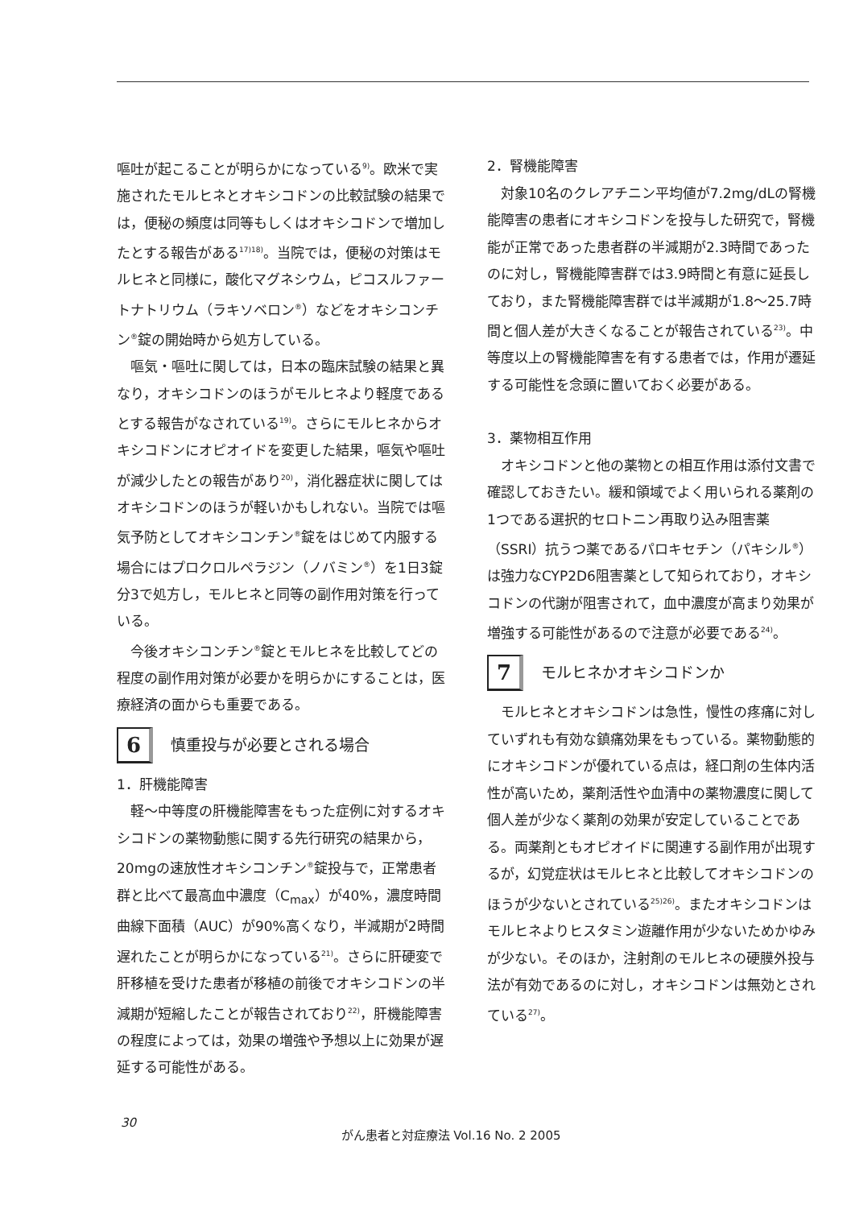嘔吐が起こることが明らかになっている<sup>9)</sup>。欧米で実施されたモルヒネとオキシコドンの比較試験の結果では，便秘の頻度は同等もしくはオキシコドンで増加したとする報告がある<sup>17)18)</sup>。当院では，便秘の対策はモルヒネと同様に，酸化マグネシウム，ピコスルファートナトリウム（ラキソベロン<sup>®</sup>）などをオキシコンチン<sup>®</sup>錠の開始時から処方している。
嘔気・嘔吐に関しては，日本の臨床試験の結果と異なり，オキシコドンのほうがモルヒネより軽度であるとする報告がなされている<sup>19)</sup>。さらにモルヒネからオキシコドンにオピオイドを変更した結果，嘔気や嘔吐が減少したとの報告があり<sup>20)</sup>，消化器症状に関してはオキシコドンのほうが軽いかもしれない。当院では嘔気予防としてオキシコンチン<sup>®</sup>錠をはじめて内服する場合にはプロクロルペラジン（ノバミン<sup>®</sup>）を1日3錠分3で処方し，モルヒネと同等の副作用対策を行っている。
今後オキシコンチン<sup>®</sup>錠とモルヒネを比較してどの程度の副作用対策が必要かを明らかにすることは，医療経済の面からも重要である。
6
慎重投与が必要とされる場合
1．肝機能障害
軽～中等度の肝機能障害をもった症例に対するオキシコドンの薬物動態に関する先行研究の結果から，20mgの速放性オキシコンチン<sup>®</sup>錠投与で，正常患者群と比べて最高血中濃度（C<sub>max</sub>）が40%，濃度時間曲線下面積（AUC）が90%高くなり，半減期が2時間遅れたことが明らかになっている<sup>21)</sup>。さらに肝硬変で肝移植を受けた患者が移植の前後でオキシコドンの半減期が短縮したことが報告されており<sup>22)</sup>，肝機能障害の程度によっては，効果の増強や予想以上に効果が遅延する可能性がある。
2．腎機能障害
対象10名のクレアチニン平均値が7.2mg/dLの腎機能障害の患者にオキシコドンを投与した研究で，腎機能が正常であった患者群の半減期が2.3時間であったのに対し，腎機能障害群では3.9時間と有意に延長しており，また腎機能障害群では半減期が1.8～25.7時間と個人差が大きくなることが報告されている<sup>23)</sup>。中等度以上の腎機能障害を有する患者では，作用が遷延する可能性を念頭に置いておく必要がある。
3．薬物相互作用
オキシコドンと他の薬物との相互作用は添付文書で確認しておきたい。緩和領域でよく用いられる薬剤の1つである選択的セロトニン再取り込み阻害薬（SSRI）抗うつ薬であるパロキセチン（パキシル<sup>®</sup>）は強力なCYP2D6阻害薬として知られており，オキシコドンの代謝が阻害されて，血中濃度が高まり効果が増強する可能性があるので注意が必要である<sup>24)</sup>。
7
モルヒネかオキシコドンか
モルヒネとオキシコドンは急性，慢性の疼痛に対していずれも有効な鎮痛効果をもっている。薬物動態的にオキシコドンが優れている点は，経口剤の生体内活性が高いため，薬剤活性や血清中の薬物濃度に関して個人差が少なく薬剤の効果が安定していることである。両薬剤ともオピオイドに関連する副作用が出現するが，幻覚症状はモルヒネと比較してオキシコドンのほうが少ないとされている<sup>25)26)</sup>。またオキシコドンはモルヒネよりヒスタミン遊離作用が少ないためかゆみが少ない。そのほか，注射剤のモルヒネの硬膜外投与法が有効であるのに対し，オキシコドンは無効とされている<sup>27)</sup>。
30
がん患者と対症療法 Vol.16 No. 2 2005